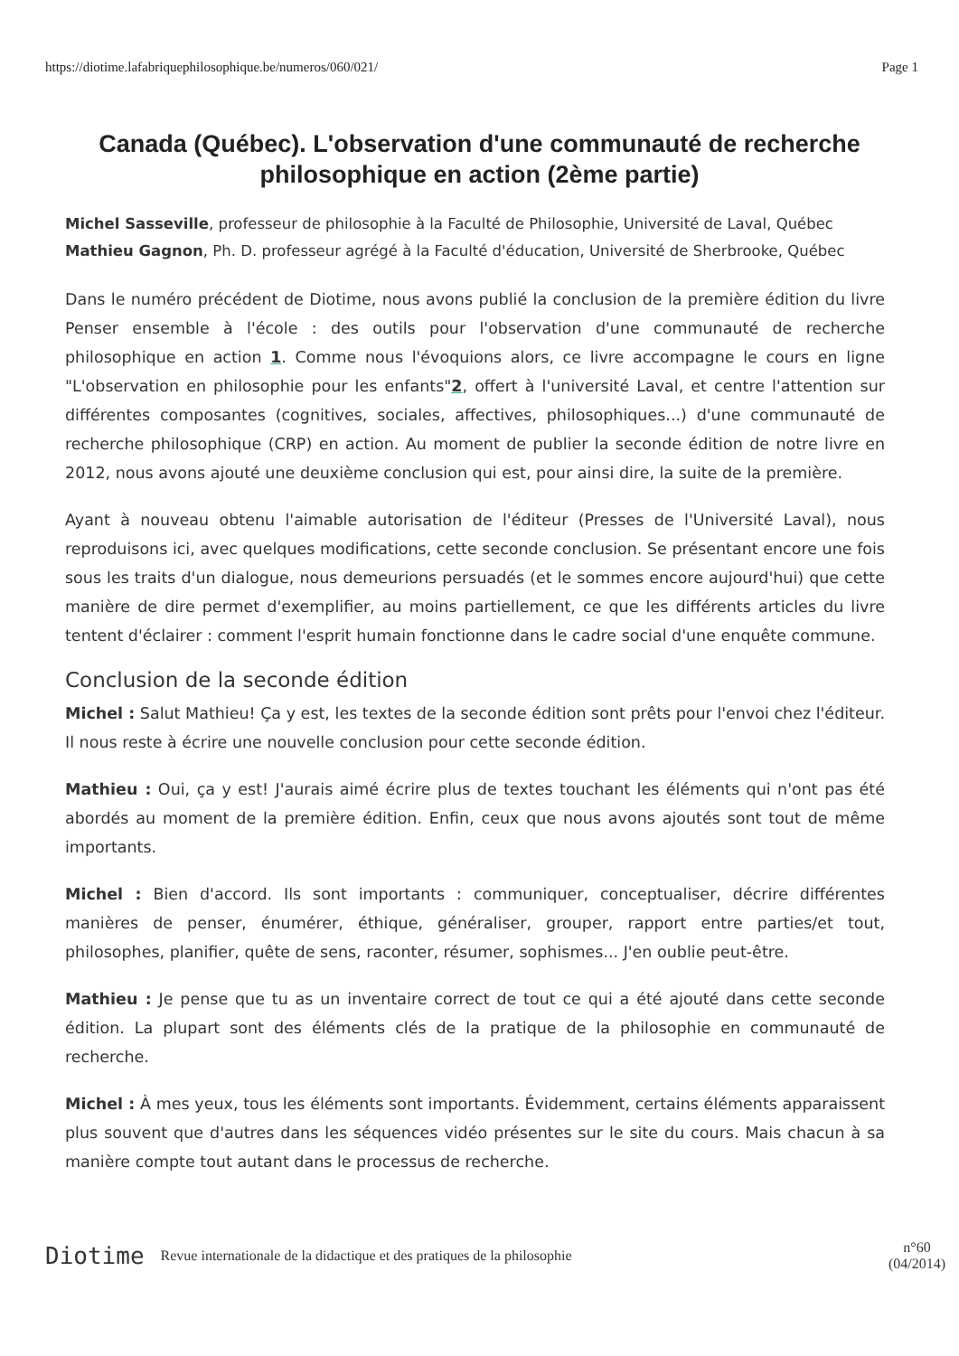https://diotime.lafabriquephilosophique.be/numeros/060/021/ Page 1
Canada (Québec). L'observation d'une communauté de recherche philosophique en action (2ème partie)
Michel Sasseville, professeur de philosophie à la Faculté de Philosophie, Université de Laval, Québec
Mathieu Gagnon, Ph. D. professeur agrégé à la Faculté d'éducation, Université de Sherbrooke, Québec
Dans le numéro précédent de Diotime, nous avons publié la conclusion de la première édition du livre Penser ensemble à l'école : des outils pour l'observation d'une communauté de recherche philosophique en action 1. Comme nous l'évoquions alors, ce livre accompagne le cours en ligne "L'observation en philosophie pour les enfants"2, offert à l'université Laval, et centre l'attention sur différentes composantes (cognitives, sociales, affectives, philosophiques...) d'une communauté de recherche philosophique (CRP) en action. Au moment de publier la seconde édition de notre livre en 2012, nous avons ajouté une deuxième conclusion qui est, pour ainsi dire, la suite de la première.
Ayant à nouveau obtenu l'aimable autorisation de l'éditeur (Presses de l'Université Laval), nous reproduisons ici, avec quelques modifications, cette seconde conclusion. Se présentant encore une fois sous les traits d'un dialogue, nous demeurions persuadés (et le sommes encore aujourd'hui) que cette manière de dire permet d'exemplifier, au moins partiellement, ce que les différents articles du livre tentent d'éclairer : comment l'esprit humain fonctionne dans le cadre social d'une enquête commune.
Conclusion de la seconde édition
Michel : Salut Mathieu! Ça y est, les textes de la seconde édition sont prêts pour l'envoi chez l'éditeur. Il nous reste à écrire une nouvelle conclusion pour cette seconde édition.
Mathieu : Oui, ça y est! J'aurais aimé écrire plus de textes touchant les éléments qui n'ont pas été abordés au moment de la première édition. Enfin, ceux que nous avons ajoutés sont tout de même importants.
Michel : Bien d'accord. Ils sont importants : communiquer, conceptualiser, décrire différentes manières de penser, énumérer, éthique, généraliser, grouper, rapport entre parties/et tout, philosophes, planifier, quête de sens, raconter, résumer, sophismes... J'en oublie peut-être.
Mathieu : Je pense que tu as un inventaire correct de tout ce qui a été ajouté dans cette seconde édition. La plupart sont des éléments clés de la pratique de la philosophie en communauté de recherche.
Michel : À mes yeux, tous les éléments sont importants. Évidemment, certains éléments apparaissent plus souvent que d'autres dans les séquences vidéo présentes sur le site du cours. Mais chacun à sa manière compte tout autant dans le processus de recherche.
Diotime Revue internationale de la didactique et des pratiques de la philosophie n°60
(04/2014)